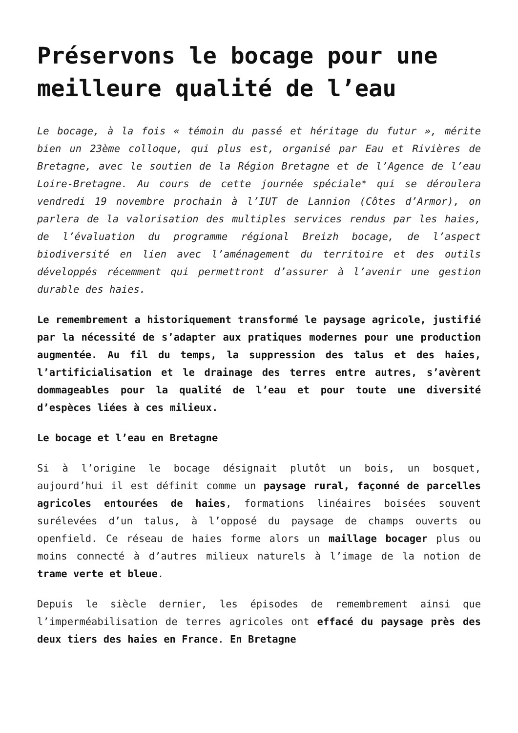Préservons le bocage pour une meilleure qualité de l’eau
Le bocage, à la fois « témoin du passé et héritage du futur », mérite bien un 23ème colloque, qui plus est, organisé par Eau et Rivières de Bretagne, avec le soutien de la Région Bretagne et de l’Agence de l’eau Loire-Bretagne. Au cours de cette journée spéciale* qui se déroulera vendredi 19 novembre prochain à l’IUT de Lannion (Côtes d’Armor), on parlera de la valorisation des multiples services rendus par les haies, de l’évaluation du programme régional Breizh bocage, de l’aspect biodiversité en lien avec l’aménagement du territoire et des outils développés récemment qui permettront d’assurer à l’avenir une gestion durable des haies.
Le remembrement a historiquement transformé le paysage agricole, justifié par la nécessité de s’adapter aux pratiques modernes pour une production augmentée. Au fil du temps, la suppression des talus et des haies, l’artificialisation et le drainage des terres entre autres, s’avèrent dommageables pour la qualité de l’eau et pour toute une diversité d’espèces liées à ces milieux.
Le bocage et l’eau en Bretagne
Si à l’origine le bocage désignait plutôt un bois, un bosquet, aujourd’hui il est définit comme un paysage rural, façonné de parcelles agricoles entourées de haies, formations linéaires boisées souvent surélevées d’un talus, à l’opposé du paysage de champs ouverts ou openfield. Ce réseau de haies forme alors un maillage bocager plus ou moins connecté à d’autres milieux naturels à l’image de la notion de trame verte et bleue.
Depuis le siècle dernier, les épisodes de remembrement ainsi que l’imperméabilisation de terres agricoles ont effacé du paysage près des deux tiers des haies en France. En Bretagne